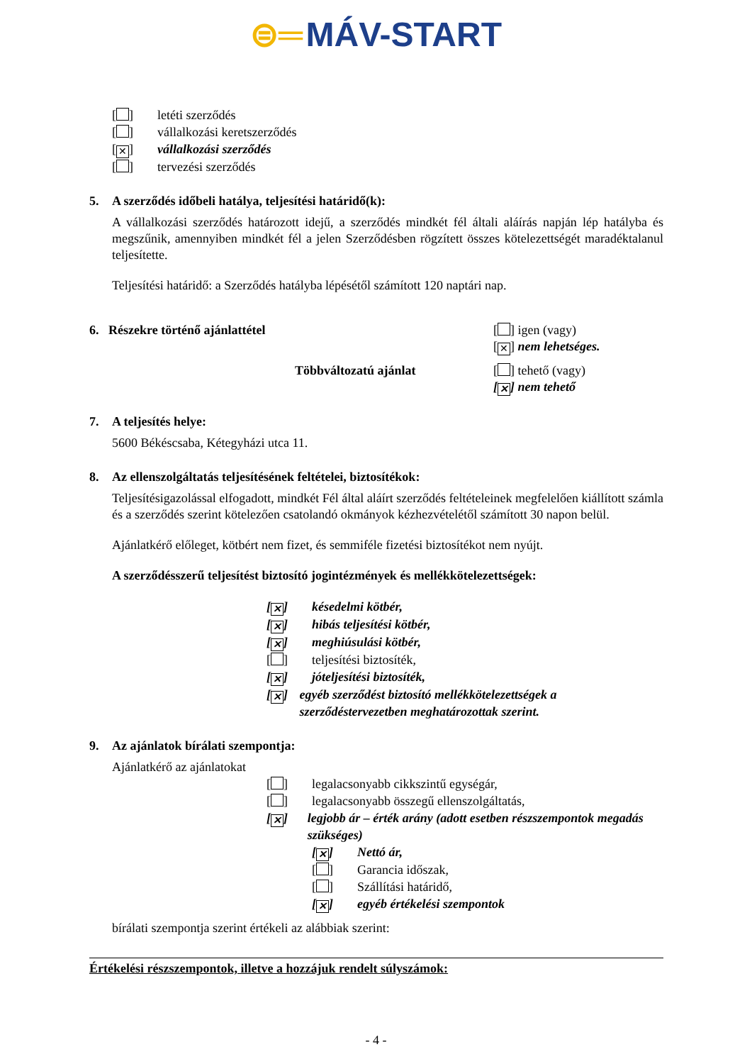⊜═ MÁV-START
[ ] letéti szerződés
[ ] vállalkozási keretszerződés
[✕] vállalkozási szerződés
[ ] tervezési szerződés
5. A szerződés időbeli hatálya, teljesítési határidő(k):
A vállalkozási szerződés határozott idejű, a szerződés mindkét fél általi aláírás napján lép hatályba és megszűnik, amennyiben mindkét fél a jelen Szerződésben rögzített összes kötelezettségét maradéktalanul teljesítette.
Teljesítési határidő: a Szerződés hatályba lépésétől számított 120 naptári nap.
6. Részekre történő ajánlattétel [ ] igen (vagy)
[✕] nem lehetséges.
Többváltozatú ajánlat [ ] tehető (vagy)
[✕] nem tehető
7. A teljesítés helye:
5600 Békéscsaba, Kétegyházi utca 11.
8. Az ellenszolgáltatás teljesítésének feltételei, biztosítékok:
Teljesítésigazolással elfogadott, mindkét Fél által aláírt szerződés feltételeinek megfelelően kiállított számla és a szerződés szerint kötelezően csatolandó okmányok kézhezvételétől számított 30 napon belül.
Ajánlatkérő előleget, kötbért nem fizet, és semmiféle fizetési biztosítékot nem nyújt.
A szerződésszerű teljesítést biztosító jogintézmények és mellékkötelezettségek:
[✕] késedelmi kötbér,
[✕] hibás teljesítési kötbér,
[✕] meghiúsulási kötbér,
[ ] teljesítési biztosíték,
[✕] jóteljesítési biztosíték,
[✕] egyéb szerződést biztosító mellékkötelezettségek a szerződéstervezetben meghatározottak szerint.
9. Az ajánlatok bírálati szempontja:
Ajánlatkérő az ajánlatokat
[ ] legalacsonyabb cikkszintű egységár,
[ ] legalacsonyabb összegű ellenszolgáltatás,
[✕] legjobb ár – érték arány (adott esetben részszempontok megadás szükséges)
[✕] Nettó ár,
[ ] Garancia időszak,
[ ] Szállítási határidő,
[✕] egyéb értékelési szempontok
bírálati szempontja szerint értékeli az alábbiak szerint:
Értékelési részszempontok, illetve a hozzájuk rendelt súlyszámok:
- 4 -